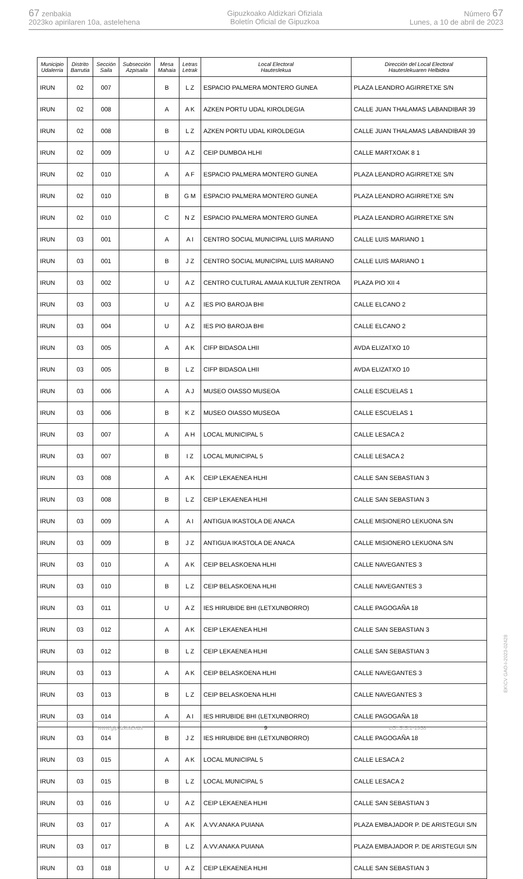67 zenbakia
2023ko apirilaren 10a, astelehena
Gipuzkoako Aldizkari Ofiziala
Boletín Oficial de Gipuzkoa
Número 67
Lunes, a 10 de abril de 2023
| Municipio Udalerria | Distrito Barrutia | Sección Saila | Subsección Azpisaila | Mesa Mahaia | Letras Letrak | Local Electoral Hauteslekua | Dirección del Local Electoral Hauteslekuaren Helbidea |
| --- | --- | --- | --- | --- | --- | --- | --- |
| IRUN | 02 | 007 | | B | L Z | ESPACIO PALMERA MONTERO GUNEA | PLAZA LEANDRO AGIRRETXE S/N |
| IRUN | 02 | 008 | | A | A K | AZKEN PORTU UDAL KIROLDEGIA | CALLE JUAN THALAMAS LABANDIBAR 39 |
| IRUN | 02 | 008 | | B | L Z | AZKEN PORTU UDAL KIROLDEGIA | CALLE JUAN THALAMAS LABANDIBAR 39 |
| IRUN | 02 | 009 | | U | A Z | CEIP DUMBOA HLHI | CALLE MARTXOAK 8 1 |
| IRUN | 02 | 010 | | A | A F | ESPACIO PALMERA MONTERO GUNEA | PLAZA LEANDRO AGIRRETXE S/N |
| IRUN | 02 | 010 | | B | G M | ESPACIO PALMERA MONTERO GUNEA | PLAZA LEANDRO AGIRRETXE S/N |
| IRUN | 02 | 010 | | C | N Z | ESPACIO PALMERA MONTERO GUNEA | PLAZA LEANDRO AGIRRETXE S/N |
| IRUN | 03 | 001 | | A | A I | CENTRO SOCIAL MUNICIPAL LUIS MARIANO | CALLE LUIS MARIANO 1 |
| IRUN | 03 | 001 | | B | J Z | CENTRO SOCIAL MUNICIPAL LUIS MARIANO | CALLE LUIS MARIANO 1 |
| IRUN | 03 | 002 | | U | A Z | CENTRO CULTURAL AMAIA KULTUR ZENTROA | PLAZA PIO XII 4 |
| IRUN | 03 | 003 | | U | A Z | IES PIO BAROJA BHI | CALLE ELCANO 2 |
| IRUN | 03 | 004 | | U | A Z | IES PIO BAROJA BHI | CALLE ELCANO 2 |
| IRUN | 03 | 005 | | A | A K | CIFP BIDASOA LHII | AVDA ELIZATXO 10 |
| IRUN | 03 | 005 | | B | L Z | CIFP BIDASOA LHII | AVDA ELIZATXO 10 |
| IRUN | 03 | 006 | | A | A J | MUSEO OIASSO MUSEOA | CALLE ESCUELAS 1 |
| IRUN | 03 | 006 | | B | K Z | MUSEO OIASSO MUSEOA | CALLE ESCUELAS 1 |
| IRUN | 03 | 007 | | A | A H | LOCAL MUNICIPAL 5 | CALLE LESACA 2 |
| IRUN | 03 | 007 | | B | I Z | LOCAL MUNICIPAL 5 | CALLE LESACA 2 |
| IRUN | 03 | 008 | | A | A K | CEIP LEKAENEA HLHI | CALLE SAN SEBASTIAN 3 |
| IRUN | 03 | 008 | | B | L Z | CEIP LEKAENEA HLHI | CALLE SAN SEBASTIAN 3 |
| IRUN | 03 | 009 | | A | A I | ANTIGUA IKASTOLA DE ANACA | CALLE MISIONERO LEKUONA S/N |
| IRUN | 03 | 009 | | B | J Z | ANTIGUA IKASTOLA DE ANACA | CALLE MISIONERO LEKUONA S/N |
| IRUN | 03 | 010 | | A | A K | CEIP BELASKOENA HLHI | CALLE NAVEGANTES 3 |
| IRUN | 03 | 010 | | B | L Z | CEIP BELASKOENA HLHI | CALLE NAVEGANTES 3 |
| IRUN | 03 | 011 | | U | A Z | IES HIRUBIDE BHI (LETXUNBORRO) | CALLE PAGOGAÑA 18 |
| IRUN | 03 | 012 | | A | A K | CEIP LEKAENEA HLHI | CALLE SAN SEBASTIAN 3 |
| IRUN | 03 | 012 | | B | L Z | CEIP LEKAENEA HLHI | CALLE SAN SEBASTIAN 3 |
| IRUN | 03 | 013 | | A | A K | CEIP BELASKOENA HLHI | CALLE NAVEGANTES 3 |
| IRUN | 03 | 013 | | B | L Z | CEIP BELASKOENA HLHI | CALLE NAVEGANTES 3 |
| IRUN | 03 | 014 | | A | A I | IES HIRUBIDE BHI (LETXUNBORRO) | CALLE PAGOGAÑA 18 |
| IRUN | 03 | 014 | | B | J Z | IES HIRUBIDE BHI (LETXUNBORRO) | CALLE PAGOGAÑA 18 |
| IRUN | 03 | 015 | | A | A K | LOCAL MUNICIPAL 5 | CALLE LESACA 2 |
| IRUN | 03 | 015 | | B | L Z | LOCAL MUNICIPAL 5 | CALLE LESACA 2 |
| IRUN | 03 | 016 | | U | A Z | CEIP LEKAENEA HLHI | CALLE SAN SEBASTIAN 3 |
| IRUN | 03 | 017 | | A | A K | A.VV.ANAKA PUIANA | PLAZA EMBAJADOR P. DE ARISTEGUI S/N |
| IRUN | 03 | 017 | | B | L Z | A.VV.ANAKA PUIANA | PLAZA EMBAJADOR P. DE ARISTEGUI S/N |
| IRUN | 03 | 018 | | U | A Z | CEIP LEKAENEA HLHI | CALLE SAN SEBASTIAN 3 |
EK\CV GAO-I-2023-02428
www.gipuzkoa.eus 9 LG.:S.S.1-1958